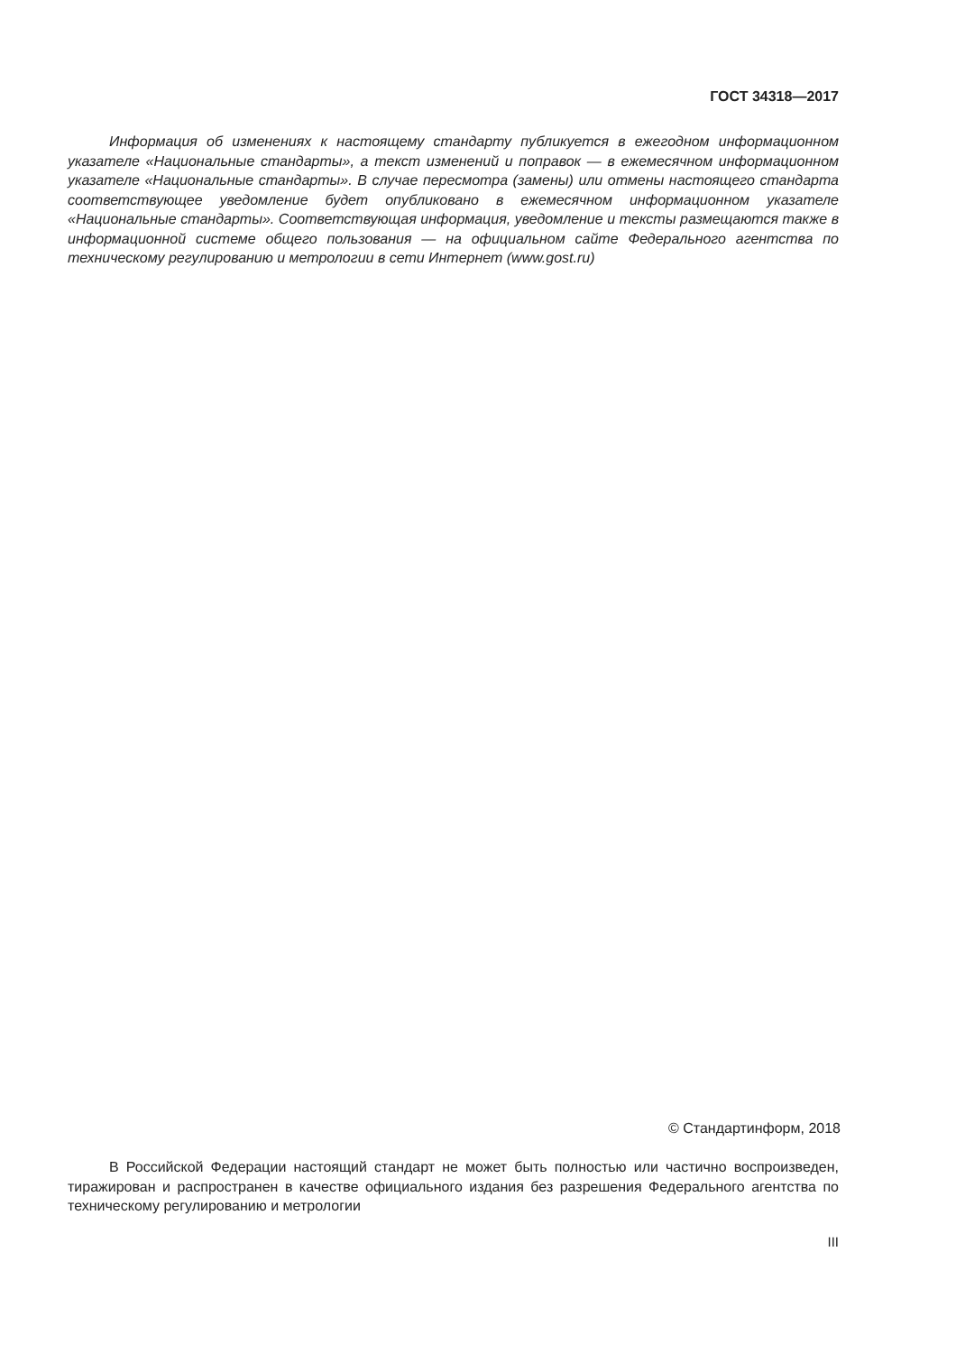ГОСТ 34318—2017
Информация об изменениях к настоящему стандарту публикуется в ежегодном информационном указателе «Национальные стандарты», а текст изменений и поправок — в ежемесячном информационном указателе «Национальные стандарты». В случае пересмотра (замены) или отмены настоящего стандарта соответствующее уведомление будет опубликовано в ежемесячном информационном указателе «Национальные стандарты». Соответствующая информация, уведомление и тексты размещаются также в информационной системе общего пользования — на официальном сайте Федерального агентства по техническому регулированию и метрологии в сети Интернет (www.gost.ru)
© Стандартинформ, 2018
В Российской Федерации настоящий стандарт не может быть полностью или частично воспроизведен, тиражирован и распространен в качестве официального издания без разрешения Федерального агентства по техническому регулированию и метрологии
III